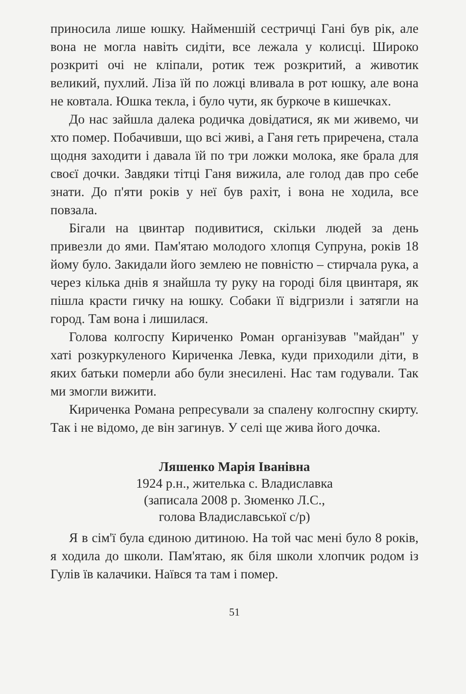приносила лише юшку. Найменшій сестричці Гані був рік, але вона не могла навіть сидіти, все лежала у колисці. Широко розкриті очі не кліпали, ротик теж розкритий, а животик великий, пухлий. Ліза їй по ложці вливала в рот юшку, але вона не ковтала. Юшка текла, і було чути, як буркоче в кишечках.
До нас зайшла далека родичка довідатися, як ми живемо, чи хто помер. Побачивши, що всі живі, а Ганя геть приречена, стала щодня заходити і давала їй по три ложки молока, яке брала для своєї дочки. Завдяки тітці Ганя вижила, але голод дав про себе знати. До п'яти років у неї був рахіт, і вона не ходила, все повзала.
Бігали на цвинтар подивитися, скільки людей за день привезли до ями. Пам'ятаю молодого хлопця Супруна, років 18 йому було. Закидали його землею не повністю – стирчала рука, а через кілька днів я знайшла ту руку на городі біля цвинтаря, як пішла красти гичку на юшку. Собаки її відгризли і затягли на город. Там вона і лишилася.
Голова колгоспу Кириченко Роман організував "майдан" у хаті розкуркуленого Кириченка Левка, куди приходили діти, в яких батьки померли або були знесилені. Нас там годували. Так ми змогли вижити.
Кириченка Романа репресували за спалену колгоспну скирту. Так і не відомо, де він загинув. У селі ще жива його дочка.
Ляшенко Марія Іванівна
1924 р.н., жителька с. Владиславка
(записала 2008 р. Зюменко Л.С.,
голова Владиславської с/р)
Я в сім'ї була єдиною дитиною. На той час мені було 8 років, я ходила до школи. Пам'ятаю, як біля школи хлопчик родом із Гулів їв калачики. Наївся та там і помер.
51